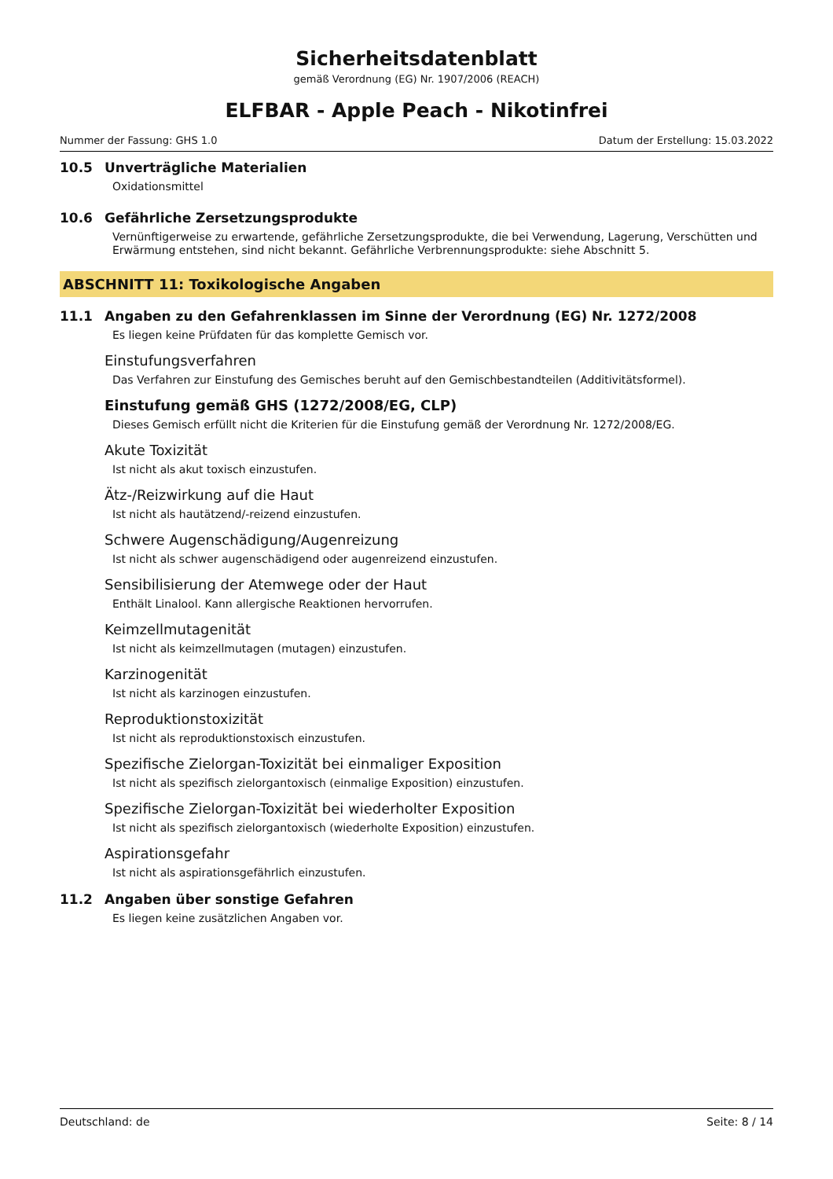Sicherheitsdatenblatt
gemäß Verordnung (EG) Nr. 1907/2006 (REACH)
ELFBAR - Apple Peach - Nikotinfrei
Nummer der Fassung: GHS 1.0 Datum der Erstellung: 15.03.2022
10.5 Unverträgliche Materialien
Oxidationsmittel
10.6 Gefährliche Zersetzungsprodukte
Vernünftigerweise zu erwartende, gefährliche Zersetzungsprodukte, die bei Verwendung, Lagerung, Verschütten und Erwärmung entstehen, sind nicht bekannt. Gefährliche Verbrennungsprodukte: siehe Abschnitt 5.
ABSCHNITT 11: Toxikologische Angaben
11.1 Angaben zu den Gefahrenklassen im Sinne der Verordnung (EG) Nr. 1272/2008
Es liegen keine Prüfdaten für das komplette Gemisch vor.
Einstufungsverfahren
Das Verfahren zur Einstufung des Gemisches beruht auf den Gemischbestandteilen (Additivitätsformel).
Einstufung gemäß GHS (1272/2008/EG, CLP)
Dieses Gemisch erfüllt nicht die Kriterien für die Einstufung gemäß der Verordnung Nr. 1272/2008/EG.
Akute Toxizität
Ist nicht als akut toxisch einzustufen.
Ätz-/Reizwirkung auf die Haut
Ist nicht als hautätzend/-reizend einzustufen.
Schwere Augenschädigung/Augenreizung
Ist nicht als schwer augenschädigend oder augenreizend einzustufen.
Sensibilisierung der Atemwege oder der Haut
Enthält Linalool. Kann allergische Reaktionen hervorrufen.
Keimzellmutagenität
Ist nicht als keimzellmutagen (mutagen) einzustufen.
Karzinogenität
Ist nicht als karzinogen einzustufen.
Reproduktionstoxizität
Ist nicht als reproduktionstoxisch einzustufen.
Spezifische Zielorgan-Toxizität bei einmaliger Exposition
Ist nicht als spezifisch zielorgantoxisch (einmalige Exposition) einzustufen.
Spezifische Zielorgan-Toxizität bei wiederholter Exposition
Ist nicht als spezifisch zielorgantoxisch (wiederholte Exposition) einzustufen.
Aspirationsgefahr
Ist nicht als aspirationsgefährlich einzustufen.
11.2 Angaben über sonstige Gefahren
Es liegen keine zusätzlichen Angaben vor.
Deutschland: de Seite: 8 / 14